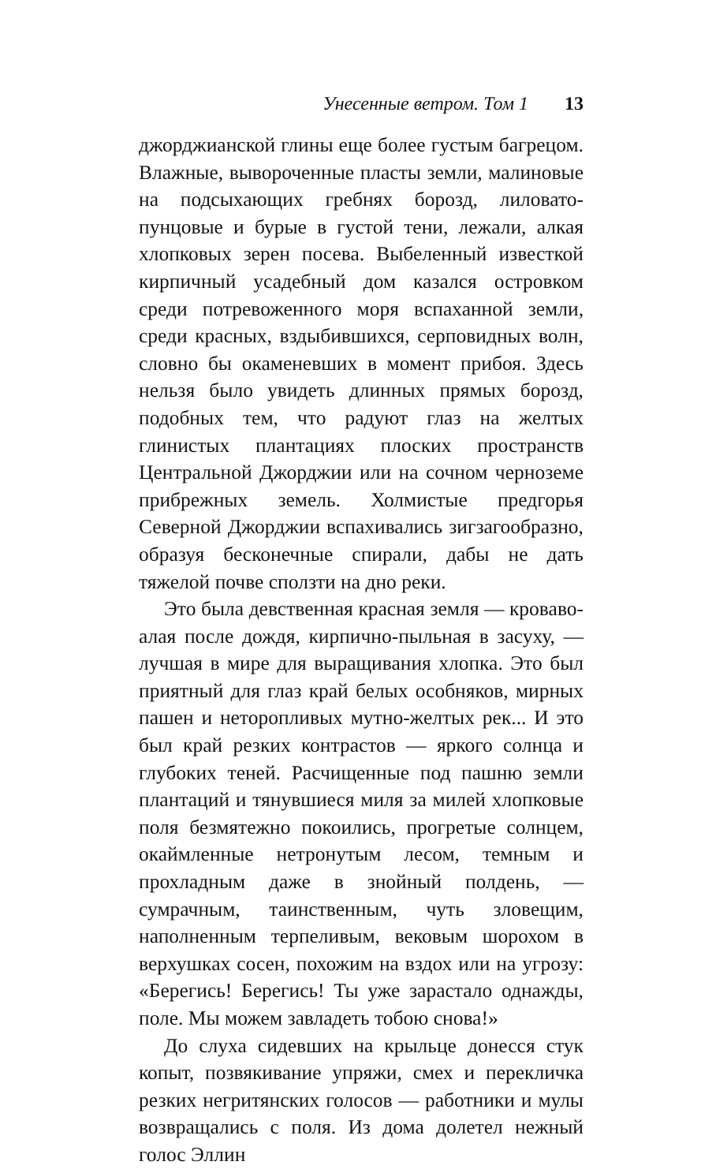Унесенные ветром. Том 1 13
джорджианской глины еще более густым багрецом. Влажные, вывороченные пласты земли, малиновые на подсыхающих гребнях борозд, лиловато-пунцовые и бурые в густой тени, лежали, алкая хлопковых зерен посева. Выбеленный известкой кирпичный усадебный дом казался островком среди потревоженного моря вспаханной земли, среди красных, вздыбившихся, серповидных волн, словно бы окаменевших в момент прибоя. Здесь нельзя было увидеть длинных прямых борозд, подобных тем, что радуют глаз на желтых глинистых плантациях плоских пространств Центральной Джорджии или на сочном черноземе прибрежных земель. Холмистые предгорья Северной Джорджии вспахивались зигзагообразно, образуя бесконечные спирали, дабы не дать тяжелой почве сползти на дно реки.
Это была девственная красная земля — кроваво-алая после дождя, кирпично-пыльная в засуху, — лучшая в мире для выращивания хлопка. Это был приятный для глаз край белых особняков, мирных пашен и неторопливых мутно-желтых рек... И это был край резких контрастов — яркого солнца и глубоких теней. Расчищенные под пашню земли плантаций и тянувшиеся миля за милей хлопковые поля безмятежно покоились, прогретые солнцем, окаймленные нетронутым лесом, темным и прохладным даже в знойный полдень, — сумрачным, таинственным, чуть зловещим, наполненным терпеливым, вековым шорохом в верхушках сосен, похожим на вздох или на угрозу: «Берегись! Берегись! Ты уже зарастало однажды, поле. Мы можем завладеть тобою снова!»
До слуха сидевших на крыльце донесся стук копыт, позвякивание упряжи, смех и перекличка резких негритянских голосов — работники и мулы возвращались с поля. Из дома долетел нежный голос Эллин